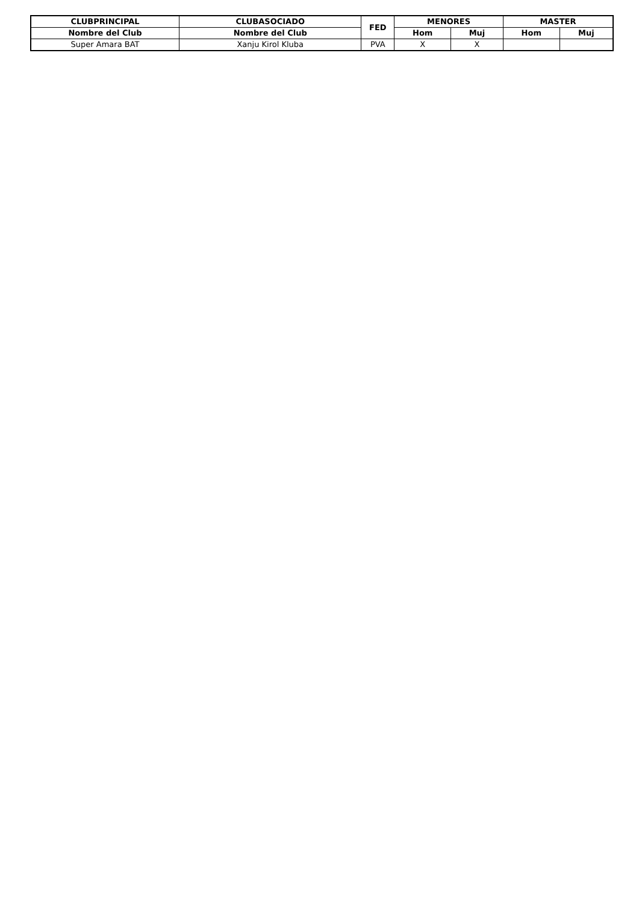| CLUBPRINCIPAL | CLUBASOCIADO | FED | MENORES | | MASTER | |
| --- | --- | --- | --- | --- | --- | --- |
| Nombre del Club | Nombre del Club | | Hom | Muj | Hom | Muj |
| Super Amara BAT | Xanju Kirol Kluba | PVA | X | X | | |